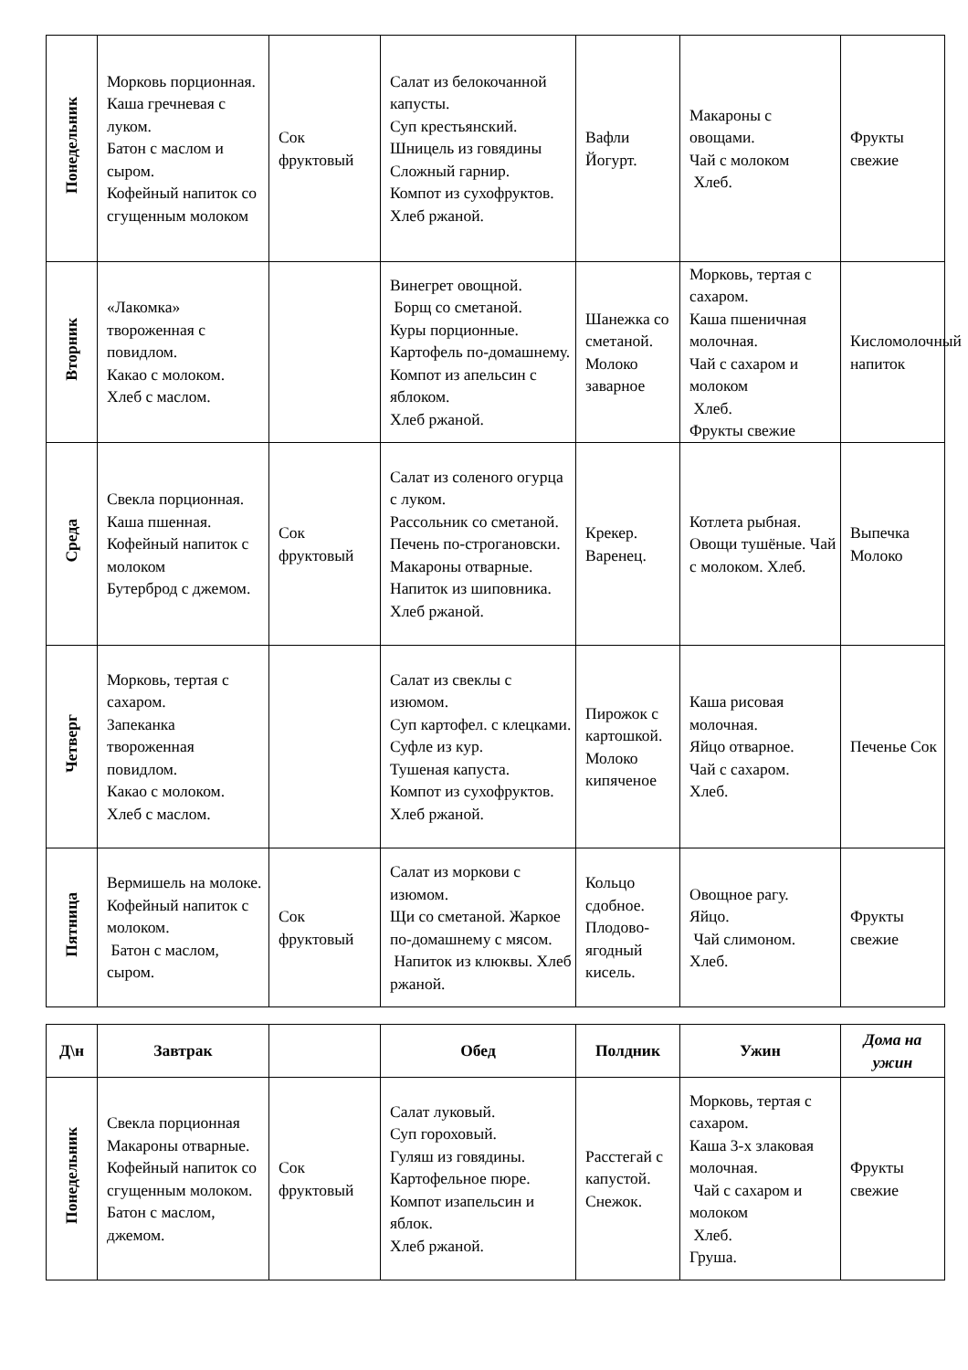| Понедельник | Морковь порционная. Каша гречневая с луком. Батон с маслом и сыром. Кофейный напиток со сгущенным молоком | Сок фруктовый | Салат из белокочанной капусты. Суп крестьянский. Шницель из говядины Сложный гарнир. Компот из сухофруктов. Хлеб ржаной. | Вафли Йогурт. | Макароны с овощами. Чай с молоком Хлеб. | Фрукты свежие |
| Вторник | «Лакомка» твороженная с повидлом. Какао с молоком. Хлеб с маслом. | | Винегрет овощной. Борщ со сметаной. Куры порционные. Картофель по-домашнему. Компот из апельсин с яблоком. Хлеб ржаной. | Шанежка со сметаной. Молоко заварное | Морковь, тертая с сахаром. Каша пшеничная молочная. Чай с сахаром и молоком Хлеб. Фрукты свежие | Кисломолочный напиток |
| Среда | Свекла порционная. Каша пшенная. Кофейный напиток с молоком Бутерброд с джемом. | Сок фруктовый | Салат из соленого огурца с луком. Рассольник со сметаной. Печень по-строгановски. Макароны отварные. Напиток из шиповника. Хлеб ржаной. | Крекер. Варенец. | Котлета рыбная. Овощи тушёные. Чай с молоком. Хлеб. | Выпечка Молоко |
| Четверг | Морковь, тертая с сахаром. Запеканка твороженная повидлом. Какао с молоком. Хлеб с маслом. | | Салат из свеклы с изюмом. Суп картофел. с клецками. Суфле из кур. Тушеная капуста. Компот из сухофруктов. Хлеб ржаной. | Пирожок с картошкой. Молоко кипяченое | Каша рисовая молочная. Яйцо отварное. Чай с сахаром. Хлеб. | Печенье Сок |
| Пятница | Вермишель на молоке. Кофейный напиток с молоком. Батон с маслом, сыром. | Сок фруктовый | Салат из моркови с изюмом. Щи со сметаной. Жаркое по-домашнему с мясом. Напиток из клюквы. Хлеб ржаной. | Кольцо сдобное. Плодово-ягодный кисель. | Овощное рагу. Яйцо. Чай слимоном. Хлеб. | Фрукты свежие |
| Д\н | Завтрак | | Обед | Полдник | Ужин | Дома на ужин |
| --- | --- | --- | --- | --- | --- | --- |
| Понедельник | Свекла порционная Макароны отварные. Кофейный напиток со сгущенным молоком. Батон с маслом, джемом. | Сок фруктовый | Салат луковый. Суп гороховый. Гуляш из говядины. Картофельное пюре. Компот изапельсин и яблок. Хлеб ржаной. | Расстегай с капустой. Снежок. | Морковь, тертая с сахаром. Каша 3-х злаковая молочная. Чай с сахаром и молоком Хлеб. Груша. | Фрукты свежие |